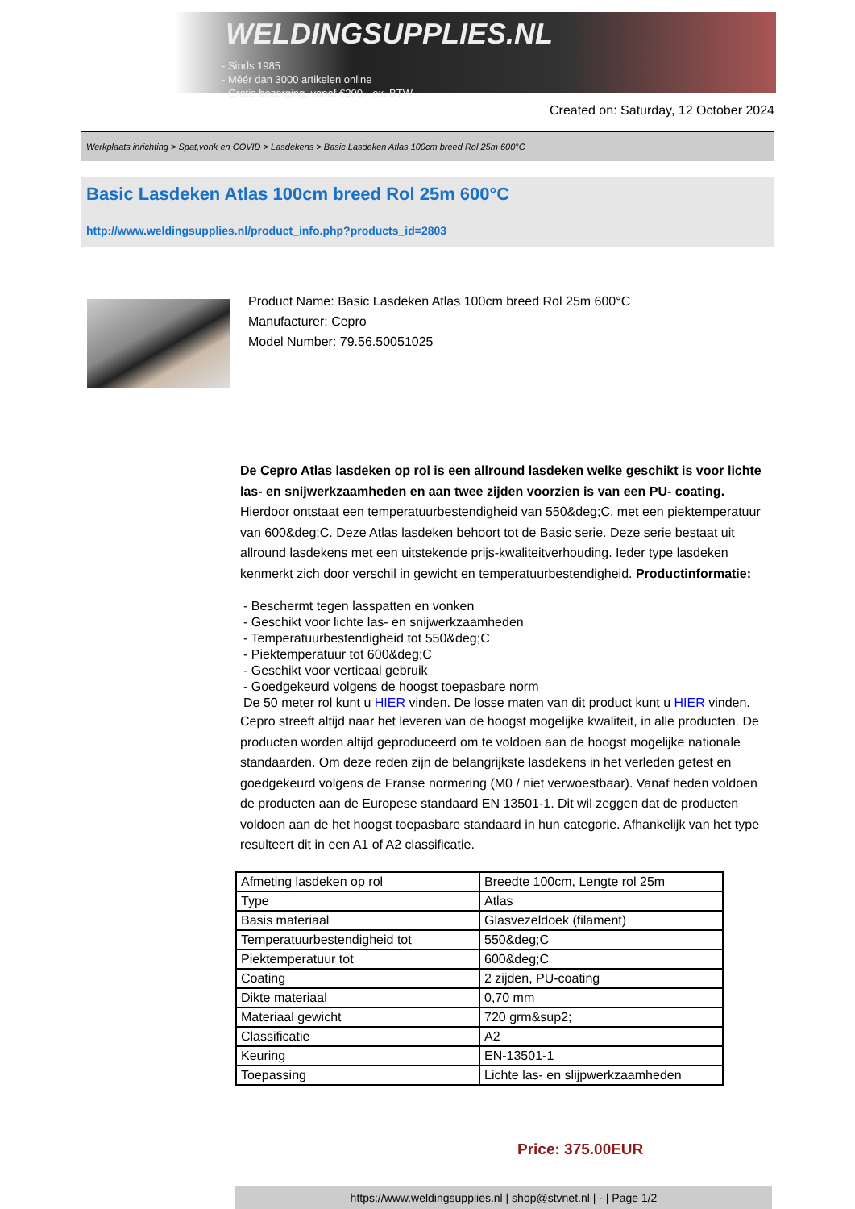WELDINGSUPPLIES.NL
- Sinds 1985
- Méér dan 3000 artikelen online
- Gratis bezorging, vanaf €200,--ex. BTW
Created on: Saturday, 12 October 2024
Werkplaats inrichting > Spat,vonk en COVID > Lasdekens > Basic Lasdeken Atlas 100cm breed Rol 25m 600°C
Basic Lasdeken Atlas 100cm breed Rol 25m 600°C
http://www.weldingsupplies.nl/product_info.php?products_id=2803
Product Name: Basic Lasdeken Atlas 100cm breed Rol 25m 600°C
Manufacturer: Cepro
Model Number: 79.56.50051025
De Cepro Atlas lasdeken op rol is een allround lasdeken welke geschikt is voor lichte las- en snijwerkzaamheden en aan twee zijden voorzien is van een PU- coating. Hierdoor ontstaat een temperatuurbestendigheid van 550&deg;C, met een piektemperatuur van 600&deg;C. Deze Atlas lasdeken behoort tot de Basic serie. Deze serie bestaat uit allround lasdekens met een uitstekende prijs-kwaliteitverhouding. Ieder type lasdeken kenmerkt zich door verschil in gewicht en temperatuurbestendigheid. Productinformatie:
- Beschermt tegen lasspatten en vonken
- Geschikt voor lichte las- en snijwerkzaamheden
- Temperatuurbestendigheid tot 550&deg;C
- Piektemperatuur tot 600&deg;C
- Geschikt voor verticaal gebruik
- Goedgekeurd volgens de hoogst toepasbare norm
De 50 meter rol kunt u HIER vinden. De losse maten van dit product kunt u HIER vinden.
Cepro streeft altijd naar het leveren van de hoogst mogelijke kwaliteit, in alle producten. De producten worden altijd geproduceerd om te voldoen aan de hoogst mogelijke nationale standaarden. Om deze reden zijn de belangrijkste lasdekens in het verleden getest en goedgekeurd volgens de Franse normering (M0 / niet verwoestbaar). Vanaf heden voldoen de producten aan de Europese standaard EN 13501-1. Dit wil zeggen dat de producten voldoen aan de het hoogst toepasbare standaard in hun categorie. Afhankelijk van het type resulteert dit in een A1 of A2 classificatie.
| Afmeting lasdeken op rol | Breedte 100cm, Lengte rol 25m |
| Type | Atlas |
| Basis materiaal | Glasvezeldoek (filament) |
| Temperatuurbestendigheid tot | 550&deg;C |
| Piektemperatuur tot | 600&deg;C |
| Coating | 2 zijden, PU-coating |
| Dikte materiaal | 0,70 mm |
| Materiaal gewicht | 720 grm&sup2; |
| Classificatie | A2 |
| Keuring | EN-13501-1 |
| Toepassing | Lichte las- en slijpwerkzaamheden |
Price: 375.00EUR
https://www.weldingsupplies.nl | shop@stvnet.nl | - | Page 1/2